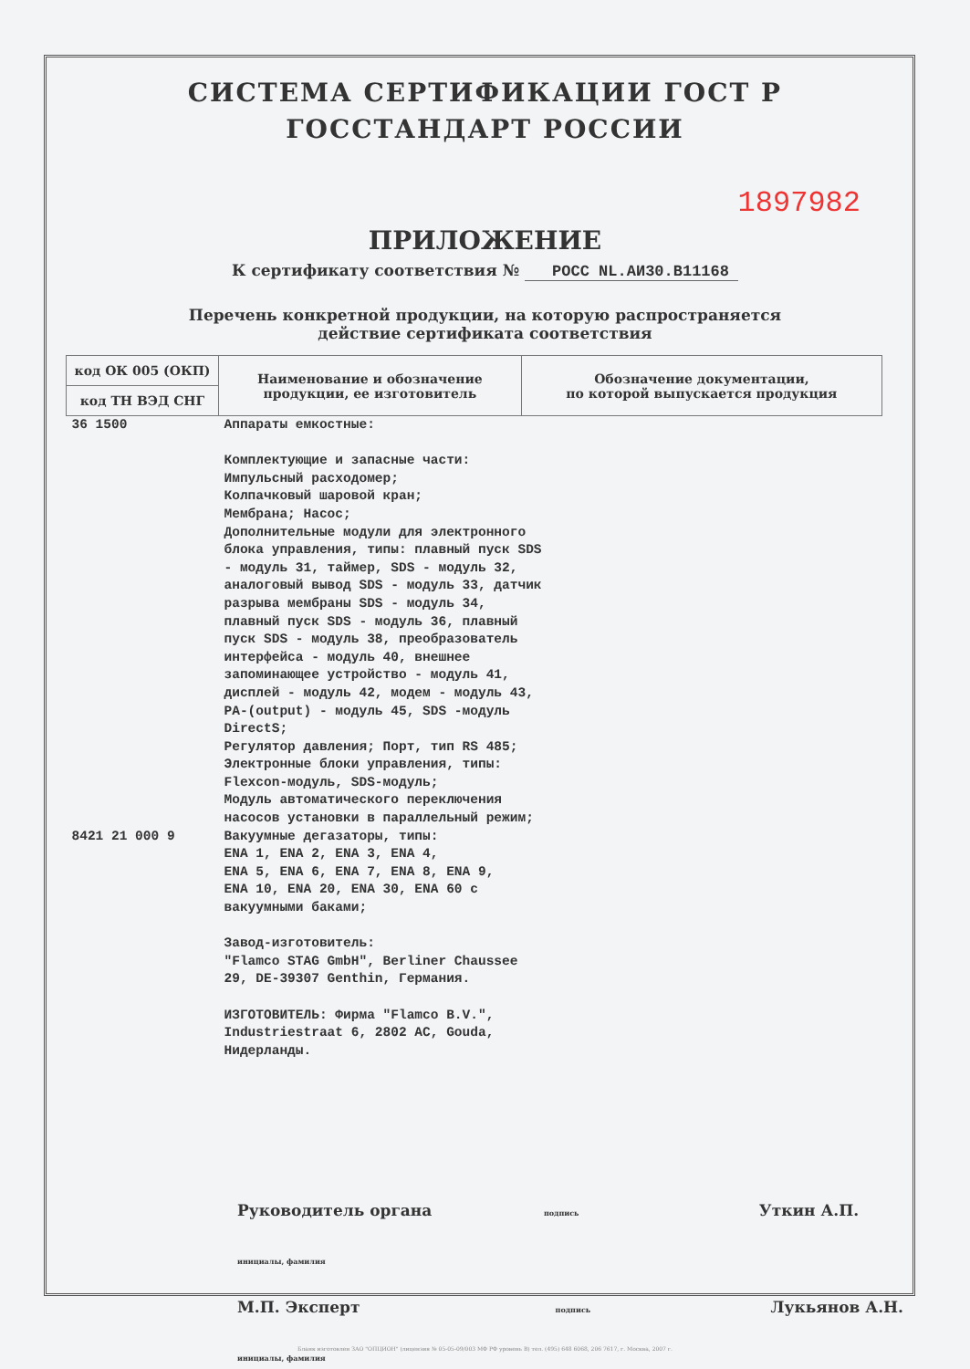СИСТЕМА СЕРТИФИКАЦИИ ГОСТ Р
ГОССТАНДАРТ РОССИИ
1897982
ПРИЛОЖЕНИЕ
К сертификату соответствия № РОСС NL.АИ30.В11168
Перечень конкретной продукции, на которую распространяется
действие сертификата соответствия
| код ОК 005 (ОКП) | Наименование и обозначение продукции, ее изготовитель | Обозначение документации, по которой выпускается продукция |
| --- | --- | --- |
| код ТН ВЭД СНГ | | |
| 36 1500 | Аппараты емкостные: Комплектующие и запасные части: Импульсный расходомер; Колпачковый шаровой кран; Мембрана; Насос; Дополнительные модули для электронного блока управления, типы: плавный пуск SDS - модуль 31, таймер, SDS - модуль 32, аналоговый вывод SDS - модуль 33, датчик разрыва мембраны SDS - модуль 34, плавный пуск SDS - модуль 36, плавный пуск SDS - модуль 38, преобразователь интерфейса - модуль 40, внешнее запоминающее устройство - модуль 41, дисплей - модуль 42, модем - модуль 43, PA-(output) - модуль 45, SDS -модуль DirectS; Регулятор давления; Порт, тип RS 485; Электронные блоки управления, типы: Flexcon-модуль, SDS-модуль; Модуль автоматического переключения насосов установки в параллельный режим; | |
| 8421 21 000 9 | Вакуумные дегазаторы, типы: ENA 1, ENA 2, ENA 3, ENA 4, ENA 5, ENA 6, ENA 7, ENA 8, ENA 9, ENA 10, ENA 20, ENA 30, ENA 60 с вакуумными баками; Завод-изготовитель: "Flamco STAG GmbH", Berliner Chaussee 29, DE-39307 Genthin, Германия. ИЗГОТОВИТЕЛЬ: Фирма "Flamco B.V.", Industriestraat 6, 2802 AC, Gouda, Нидерланды. | |
Руководитель органа подпись Уткин А.П. инициалы, фамилия
М.П. Эксперт подпись Лукьянов А.Н. инициалы, фамилия
Бланк изготовлен ЗАО "ОПЦИОН" (лицензия № 05-05-09/003 МФ РФ уровень В) тел. (495) 648 6068, 206 7617, г. Москва, 2007 г.